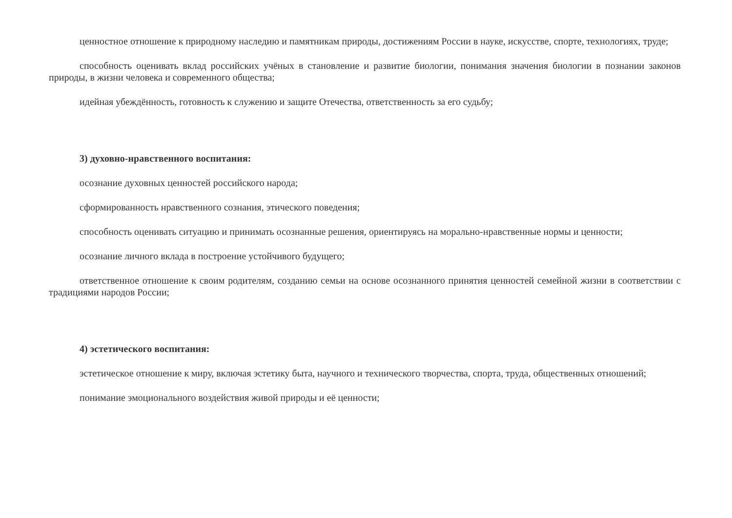ценностное отношение к природному наследию и памятникам природы, достижениям России в науке, искусстве, спорте, технологиях, труде;
способность оценивать вклад российских учёных в становление и развитие биологии, понимания значения биологии в познании законов природы, в жизни человека и современного общества;
идейная убеждённость, готовность к служению и защите Отечества, ответственность за его судьбу;
3) духовно-нравственного воспитания:
осознание духовных ценностей российского народа;
сформированность нравственного сознания, этического поведения;
способность оценивать ситуацию и принимать осознанные решения, ориентируясь на морально-нравственные нормы и ценности;
осознание личного вклада в построение устойчивого будущего;
ответственное отношение к своим родителям, созданию семьи на основе осознанного принятия ценностей семейной жизни в соответствии с традициями народов России;
4) эстетического воспитания:
эстетическое отношение к миру, включая эстетику быта, научного и технического творчества, спорта, труда, общественных отношений;
понимание эмоционального воздействия живой природы и её ценности;